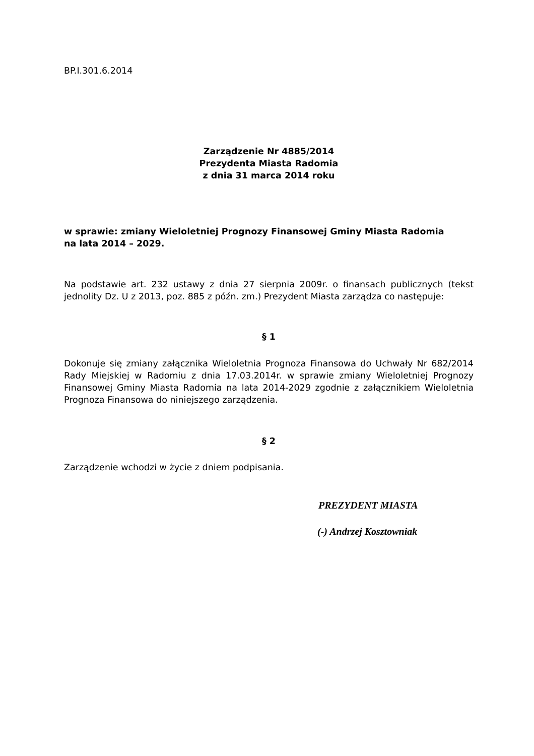BP.I.301.6.2014
Zarządzenie Nr 4885/2014
Prezydenta Miasta Radomia
z dnia 31 marca 2014 roku
w sprawie: zmiany Wieloletniej Prognozy Finansowej Gminy Miasta Radomia
na lata 2014 – 2029.
Na podstawie art. 232 ustawy z dnia 27 sierpnia 2009r. o finansach publicznych (tekst jednolity Dz. U z 2013, poz. 885 z późn. zm.) Prezydent Miasta zarządza co następuje:
§ 1
Dokonuje się zmiany załącznika Wieloletnia Prognoza Finansowa do Uchwały Nr 682/2014 Rady Miejskiej w Radomiu z dnia 17.03.2014r. w sprawie zmiany Wieloletniej Prognozy Finansowej Gminy Miasta Radomia na lata 2014-2029 zgodnie z załącznikiem Wieloletnia Prognoza Finansowa do niniejszego zarządzenia.
§ 2
Zarządzenie wchodzi w życie z dniem podpisania.
PREZYDENT MIASTA
(-) Andrzej Kosztowniak